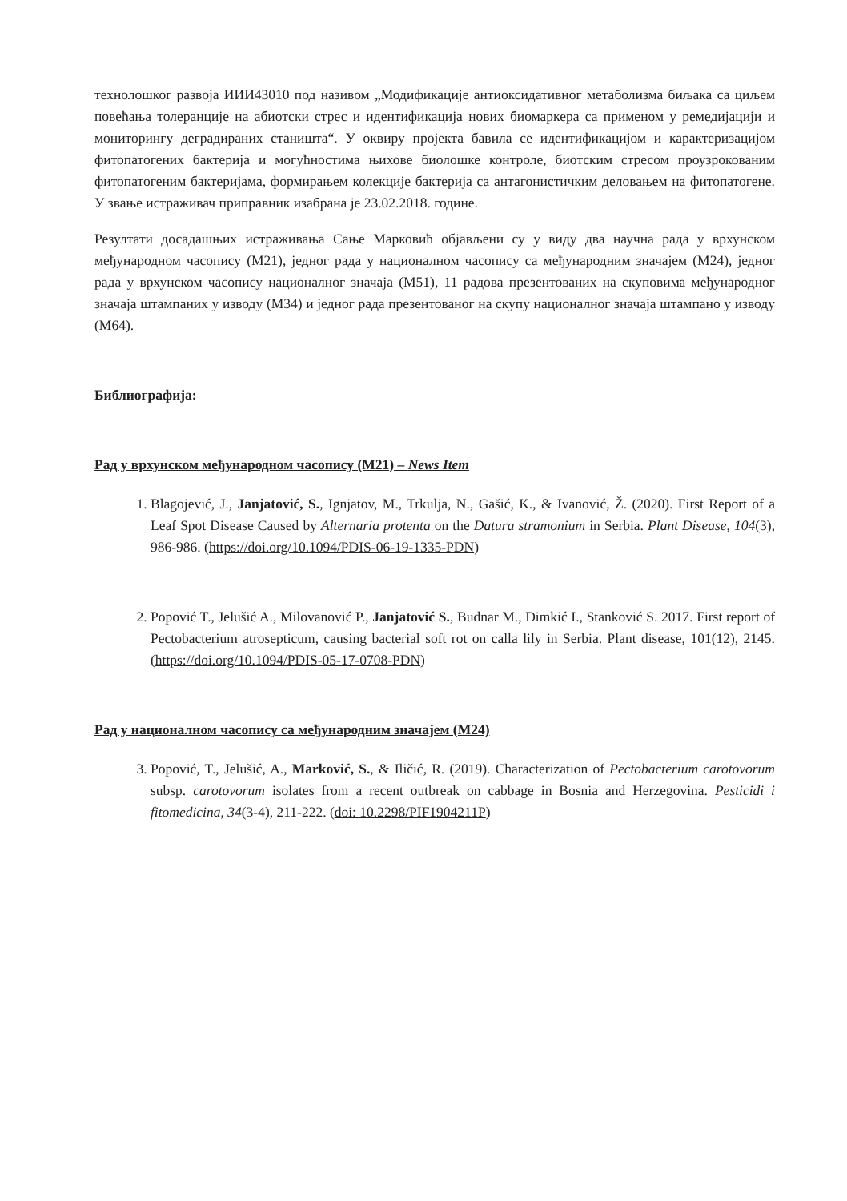технолошког развоја ИИИ43010 под називом „Модификације антиоксидативног метаболизма биљака са циљем повећања толеранције на абиотски стрес и идентификација нових биомаркера са применом у ремедијацији и мониторингу деградираних станишта“. У оквиру пројекта бавила се идентификацијом и карактеризацијом фитопатогених бактерија и могућностима њихове биолошке контроле, биотским стресом проузрокованим фитопатогеним бактеријама, формирањем колекције бактерија са антагонистичким деловањем на фитопатогене. У звање истраживач приправник изабрана је 23.02.2018. године.
Резултати досадашњих истраживања Сање Марковић објављени су у виду два научна рада у врхунском међународном часопису (М21), једног рада у националном часопису са међународним значајем (М24), једног рада у врхунском часопису националног значаја (М51), 11 радова презентованих на скуповима међународног значаја штампаних у изводу (М34) и једног рада презентованог на скупу националног значаја штампано у изводу (М64).
Библиографија:
Рад у врхунском међународном часопису (М21) – News Item
1. Blagojević, J., Janjatović, S., Ignjatov, M., Trkulja, N., Gašić, K., & Ivanović, Ž. (2020). First Report of a Leaf Spot Disease Caused by Alternaria protenta on the Datura stramonium in Serbia. Plant Disease, 104(3), 986-986. (https://doi.org/10.1094/PDIS-06-19-1335-PDN)
2. Popović T., Jelušić A., Milovanović P., Janjatović S., Budnar M., Dimkić I., Stanković S. 2017. First report of Pectobacterium atrosepticum, causing bacterial soft rot on calla lily in Serbia. Plant disease, 101(12), 2145. (https://doi.org/10.1094/PDIS-05-17-0708-PDN)
Рад у националном часопису са међународним значајем (М24)
3. Popović, T., Jelušić, A., Marković, S., & Iličić, R. (2019). Characterization of Pectobacterium carotovorum subsp. carotovorum isolates from a recent outbreak on cabbage in Bosnia and Herzegovina. Pesticidi i fitomedicina, 34(3-4), 211-222. (doi: 10.2298/PIF1904211P)